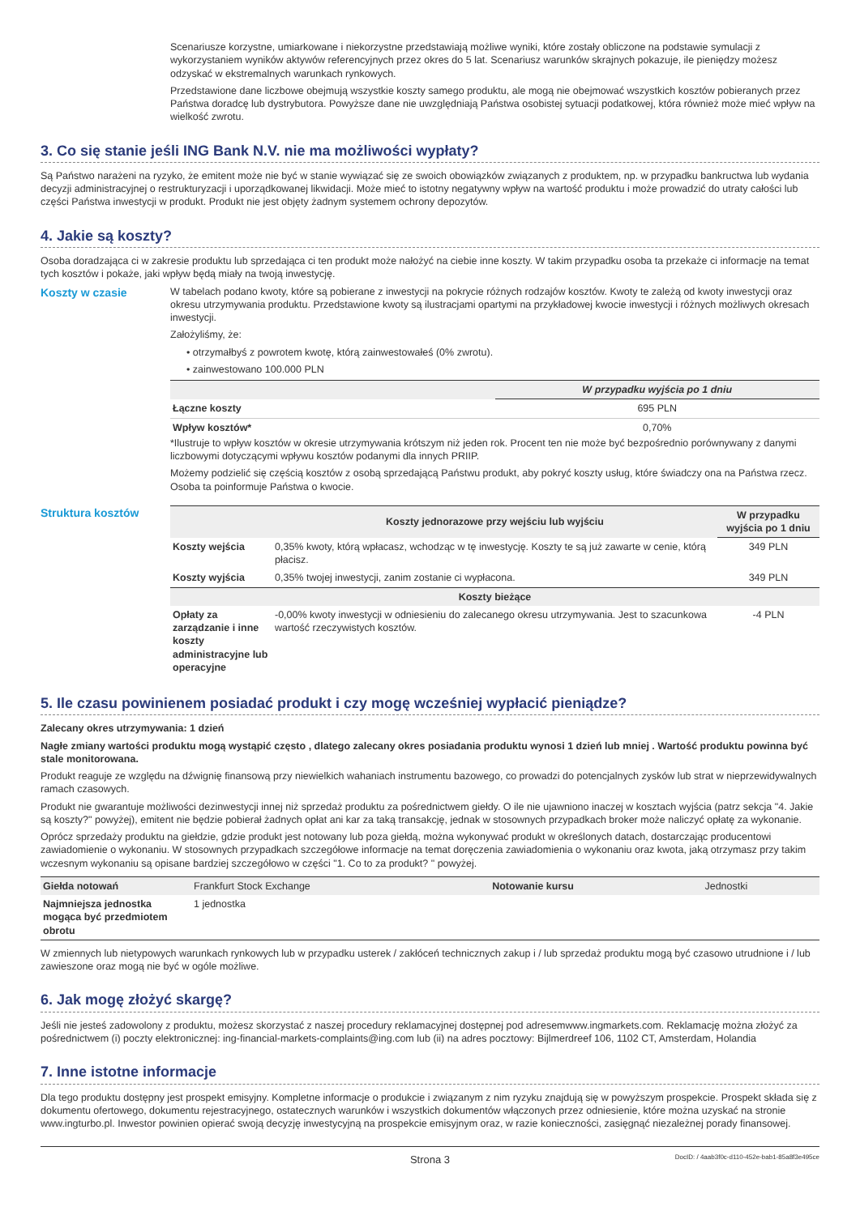Scenariusze korzystne, umiarkowane i niekorzystne przedstawiają możliwe wyniki, które zostały obliczone na podstawie symulacji z wykorzystaniem wyników aktywów referencyjnych przez okres do 5 lat. Scenariusz warunków skrajnych pokazuje, ile pieniędzy możesz odzyskać w ekstremalnych warunkach rynkowych.
Przedstawione dane liczbowe obejmują wszystkie koszty samego produktu, ale mogą nie obejmować wszystkich kosztów pobieranych przez Państwa doradcę lub dystrybutora. Powyższe dane nie uwzględniają Państwa osobistej sytuacji podatkowej, która również może mieć wpływ na wielkość zwrotu.
3. Co się stanie jeśli ING Bank N.V. nie ma możliwości wypłaty?
Są Państwo narażeni na ryzyko, że emitent może nie być w stanie wywiązać się ze swoich obowiązków związanych z produktem, np. w przypadku bankructwa lub wydania decyzji administracyjnej o restrukturyzacji i uporządkowanej likwidacji. Może mieć to istotny negatywny wpływ na wartość produktu i może prowadzić do utraty całości lub części Państwa inwestycji w produkt. Produkt nie jest objęty żadnym systemem ochrony depozytów.
4. Jakie są koszty?
Osoba doradzająca ci w zakresie produktu lub sprzedająca ci ten produkt może nałożyć na ciebie inne koszty. W takim przypadku osoba ta przekaże ci informacje na temat tych kosztów i pokaże, jaki wpływ będą miały na twoją inwestycję.
Koszty w czasie W tabelach podano kwoty, które są pobierane z inwestycji na pokrycie różnych rodzajów kosztów. Kwoty te zależą od kwoty inwestycji oraz okresu utrzymywania produktu. Przedstawione kwoty są ilustracjami opartymi na przykładowej kwocie inwestycji i różnych możliwych okresach inwestycji.
Założyliśmy, że:
• otrzymałbyś z powrotem kwotę, którą zainwestowałeś (0% zwrotu).
• zainwestowano 100.000 PLN
| | W przypadku wyjścia po 1 dniu |
| --- | --- |
| Łączne koszty | 695 PLN |
| Wpływ kosztów* | 0,70% |
*Ilustruje to wpływ kosztów w okresie utrzymywania krótszym niż jeden rok. Procent ten nie może być bezpośrednio porównywany z danymi liczbowymi dotyczącymi wpływu kosztów podanymi dla innych PRIIP.
Możemy podzielić się częścią kosztów z osobą sprzedającą Państwu produkt, aby pokryć koszty usług, które świadczy ona na Państwa rzecz. Osoba ta poinformuje Państwa o kwocie.
Struktura kosztów
| | Koszty jednorazowe przy wejściu lub wyjściu | W przypadku wyjścia po 1 dniu |
| --- | --- | --- |
| Koszty wejścia | 0,35% kwoty, którą wpłacasz, wchodząc w tę inwestycję. Koszty te są już zawarte w cenie, którą płacisz. | 349 PLN |
| Koszty wyjścia | 0,35% twojej inwestycji, zanim zostanie ci wypłacona. | 349 PLN |
| Koszty bieżące | | |
| Opłaty za zarządzanie i inne koszty administracyjne lub operacyjne | -0,00% kwoty inwestycji w odniesieniu do zalecanego okresu utrzymywania. Jest to szacunkowa wartość rzeczywistych kosztów. | -4 PLN |
5. Ile czasu powinienem posiadać produkt i czy mogę wcześniej wypłacić pieniądze?
Zalecany okres utrzymywania: 1 dzień
Nagłe zmiany wartości produktu mogą wystąpić często , dlatego zalecany okres posiadania produktu wynosi 1 dzień lub mniej . Wartość produktu powinna być stale monitorowana.
Produkt reaguje ze względu na dźwignię finansową przy niewielkich wahaniach instrumentu bazowego, co prowadzi do potencjalnych zysków lub strat w nieprzewidywalnych ramach czasowych.
Produkt nie gwarantuje możliwości dezinwestycji innej niż sprzedaż produktu za pośrednictwem giełdy. O ile nie ujawniono inaczej w kosztach wyjścia (patrz sekcja "4. Jakie są koszty?" powyżej), emitent nie będzie pobierał żadnych opłat ani kar za taką transakcję, jednak w stosownych przypadkach broker może naliczyć opłatę za wykonanie.
Oprócz sprzedaży produktu na giełdzie, gdzie produkt jest notowany lub poza giełdą, można wykonywać produkt w określonych datach, dostarczając producentowi zawiadomienie o wykonaniu. W stosownych przypadkach szczegółowe informacje na temat doręczenia zawiadomienia o wykonaniu oraz kwota, jaką otrzymasz przy takim wczesnym wykonaniu są opisane bardziej szczegółowo w części "1. Co to za produkt? " powyżej.
| Giełda notowań | Frankfurt Stock Exchange | Notowanie kursu | Jednostki |
| Najmniejsza jednostka mogąca być przedmiotem obrotu | 1 jednostka | | |
W zmiennych lub nietypowych warunkach rynkowych lub w przypadku usterek / zakłóceń technicznych zakup i / lub sprzedaż produktu mogą być czasowo utrudnione i / lub zawieszone oraz mogą nie być w ogóle możliwe.
6. Jak mogę złożyć skargę?
Jeśli nie jesteś zadowolony z produktu, możesz skorzystać z naszej procedury reklamacyjnej dostępnej pod adresemwww.ingmarkets.com. Reklamację można złożyć za pośrednictwem (i) poczty elektronicznej: ing-financial-markets-complaints@ing.com lub (ii) na adres pocztowy: Bijlmerdreef 106, 1102 CT, Amsterdam, Holandia
7. Inne istotne informacje
Dla tego produktu dostępny jest prospekt emisyjny. Kompletne informacje o produkcie i związanym z nim ryzyku znajdują się w powyższym prospekcie. Prospekt składa się z dokumentu ofertowego, dokumentu rejestracyjnego, ostatecznych warunków i wszystkich dokumentów włączonych przez odniesienie, które można uzyskać na stronie www.ingturbo.pl. Inwestor powinien opierać swoją decyzję inwestycyjną na prospekcie emisyjnym oraz, w razie konieczności, zasięgnąć niezależnej porady finansowej.
Strona 3 DocID: / 4aab3f0c-d110-452e-bab1-85a8f3e495ce